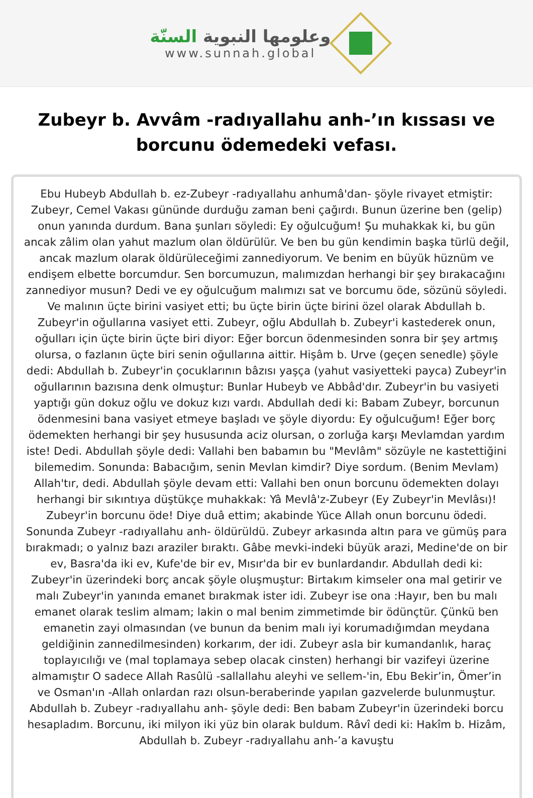وعلومها النبوية السنّة
www.sunnah.global
Zubeyr b. Avvâm -radıyallahu anh-’ın kıssası ve borcunu ödemedeki vefası.
Ebu Hubeyb Abdullah b. ez-Zubeyr -radıyallahu anhumâ'dan- şöyle rivayet etmiştir: Zubeyr, Cemel Vakası gününde durduğu zaman beni çağırdı. Bunun üzerine ben (gelip) onun yanında durdum. Bana şunları söyledi: Ey oğulcuğum! Şu muhakkak ki, bu gün ancak zâlim olan yahut mazlum olan öldürülür. Ve ben bu gün kendimin başka türlü değil, ancak mazlum olarak öldürüleceğimi zannediyorum. Ve benim en büyük hüznüm ve endişem elbette borcumdur. Sen borcumuzun, malımızdan herhangi bir şey bırakacağını zannediyor musun? Dedi ve ey oğulcuğum malımızı sat ve borcumu öde, sözünü söyledi. Ve malının üçte birini vasiyet etti; bu üçte birin üçte birini özel olarak Abdullah b. Zubeyr'in oğullarına vasiyet etti. Zubeyr, oğlu Abdullah b. Zubeyr'i kastederek onun, oğulları için üçte birin üçte biri diyor: Eğer borcun ödenmesinden sonra bir şey artmış olursa, o fazlanın üçte biri senin oğullarına aittir. Hişâm b. Urve (geçen senedle) şöyle dedi: Abdullah b. Zubeyr'in çocuklarının bâzısı yaşça (yahut vasiyetteki payca) Zubeyr'in oğullarının bazısına denk olmuştur: Bunlar Hubeyb ve Abbâd'dır. Zubeyr'in bu vasiyeti yaptığı gün dokuz oğlu ve dokuz kızı vardı. Abdullah dedi ki: Babam Zubeyr, borcunun ödenmesini bana vasiyet etmeye başladı ve şöyle diyordu: Ey oğulcuğum! Eğer borç ödemekten herhangi bir şey hususunda aciz olursan, o zorluğa karşı Mevlamdan yardım iste! Dedi. Abdullah şöyle dedi: Vallahi ben babamın bu "Mevlâm" sözüyle ne kastettiğini bilemedim. Sonunda: Babacığım, senin Mevlan kimdir? Diye sordum. (Benim Mevlam) Allah'tır, dedi. Abdullah şöyle devam etti: Vallahi ben onun borcunu ödemekten dolayı herhangi bir sıkıntıya düştükçe muhakkak: Yâ Mevlâ'z-Zubeyr (Ey Zubeyr'in Mevlâsı)! Zubeyr'in borcunu öde! Diye duâ ettim; akabinde Yüce Allah onun borcunu ödedi. Sonunda Zubeyr -radıyallahu anh- öldürüldü. Zubeyr arkasında altın para ve gümüş para bırakmadı; o yalnız bazı araziler bıraktı. Gâbe mevki-indeki büyük arazi, Medine'de on bir ev, Basra'da iki ev, Kufe'de bir ev, Mısır'da bir ev bunlardandır. Abdullah dedi ki: Zubeyr'in üzerindeki borç ancak şöyle oluşmuştur: Birtakım kimseler ona mal getirir ve malı Zubeyr'in yanında emanet bırakmak ister idi. Zubeyr ise ona :Hayır, ben bu malı emanet olarak teslim almam; lakin o mal benim zimmetimde bir ödünçtür. Çünkü ben emanetin zayi olmasından (ve bunun da benim malı iyi korumadığımdan meydana geldiğinin zannedilmesinden) korkarım, der idi. Zubeyr asla bir kumandanlık, haraç toplayıcılığı ve (mal toplamaya sebep olacak cinsten) herhangi bir vazifeyi üzerine almamıştır O sadece Allah Rasûlü -sallallahu aleyhi ve sellem-'in, Ebu Bekir’in, Ömer’in ve Osman'ın -Allah onlardan razı olsun-beraberinde yapılan gazvelerde bulunmuştur. Abdullah b. Zubeyr -radıyallahu anh- şöyle dedi: Ben babam Zubeyr'in üzerindeki borcu hesapladım. Borcunu, iki milyon iki yüz bin olarak buldum. Râvî dedi ki: Hakîm b. Hizâm, Abdullah b. Zubeyr -radıyallahu anh-’a kavuştu